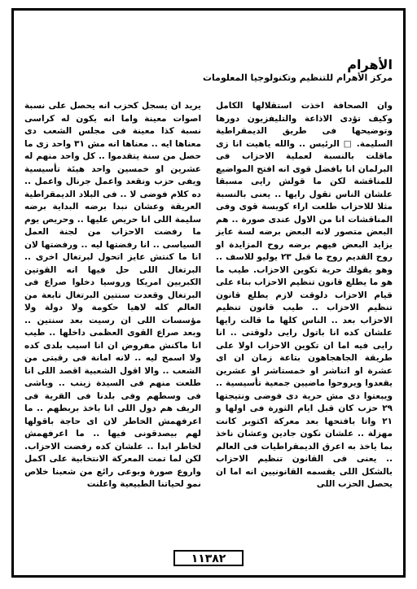الأهرام
مركز الأهرام للتنظيم وتكنولوجيا المعلومات
وان الصحافة اخذت استقلالها الكامل وكيف تؤدى الاذاعة والتليفزيون دورها وتوضيحها فى طريق الديمقراطية السليمة. □ الرئيس .. والله ياهيت انا زى ماقلت بالنسبة لعملية الاحزاب فى البرلمان انا بافضل قوى انه افتح المواضيع للمناقشة لكن ما قولش رايى مسبقا علشان الناس تقول رايها .. يعنى بالنسبة مثلا للاحزاب طلعت اراء كويسة قوى وفى المناقشات انا من الاول عندى صورة .. هم البعض متصور لانه البعض برضه لسة عايز يزايد البعض فيهم برضه روح المزايدة او روح القديم روح ما قبل ٢٣ يوليو للاسف .. وهو يقولك حرية تكوين الاحزاب. طيب ما هو ما يطلع قانون تنظيم الاحزاب بناء على قيام الاحزاب دلوقت لازم يطلع قانون تنظيم الاحزاب .. طيب قانون تنظيم الاحزاب بعد .. الناس كلها ما قالت رايها علشان كده انا باتول رايى دلوقتى .. انا رايى فيه اما ان تكوين الاحزاب اولا على طريقة الجاهجاهون بتاعة زمان ان اى عشرة او اتناشر او خمستاشر او عشرين يقعدوا ويروحوا ماضيين جمعية تأسيسية .. ويبعتوا دى مش حرية دى فوضى ونتيجتها ٢٩ حزب كان قبل ايام الثورة فى اولها و ٢١ واتا بافتحها بعد معركة اكتوبر كانت مهزلة .. علشان نكون جادين وعشان ناخذ بما ياخذ به اعرق الديمقراطيات فى العالم .. يعنى فى القانون تنظيم الاحزاب بالشكل اللى يقسمه القانونيين انه اما ان يحصل الحزب اللى
يريد ان يسجل كحزب انه يحصل على نسبة اصوات معينة واما انه يكون له كراسى نسبة كذا معينة فى مجلس الشعب دى معناها ايه .. معناها انه مش ٣١ واحد زى ما حصل من سنة يتقدموا .. كل واحد منهم له عشرين او خمسين واحد هيئة تأسيسية ويفى حزب ونقعد واعمل جرنال واعمل .. ده كلام فوضى لا .. فى البلاد الديمقراطية العريقة وعشان نبدا برضه البداية برضه سليمة اللى انا حريص عليها .. وحريص يوم ما رفضت الاحزاب من لجنة العمل السياسى .. انا رفضتها ليه .. ورفضتها لان انا ما كنتش عايز اتحول لبرتغال اخرى .. البرتغال اللى حل فيها انه القوتين الكبريين امريكا وروسيا دخلوا صراع فى البرتغال وقعدت سنتين البرتغال تابعة من العالم كله لاهيا حكومة ولا دولة ولا مؤسسات اللى ان رسيت بعد سنتين .. وبعد صراع القوى العظمى داخلها .. طيب انا ماكنش مفروض ان انا اسيب بلدى كده ولا اسمح ليه .. لانه امانة فى رقبتى من الشعب .. والا اقول الشعبية اقصد اللى انا طلعت منهم فى السيدة زينب .. وباشى فى وسطهم وفى بلدنا فى القرية فى الريف هم دول اللى انا باخذ بربطهم .. ما اعرفهمش الخاطر لان اى حاجة باقولها لهم بيصدقونى فيها .. ما اعرفهمش لخاطر ابدا .. علشان كده رفضت الاحزاب. لكن لما تمت المعركة الانتخابية على اكمل واروع صورة وبوعى رائع من شعبنا خلاص نمو لحياتنا الطبيعية واعلنت
١١٣٨٢